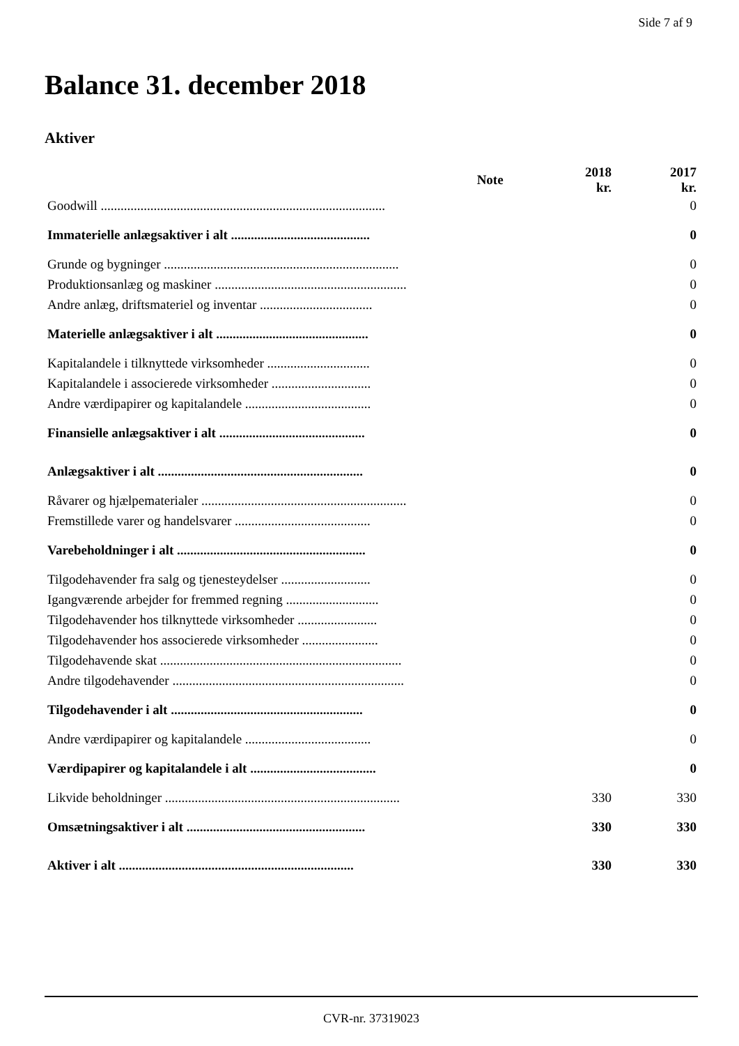Side 7 af 9
Balance 31. december 2018
Aktiver
| | Note | 2018 kr. | 2017 kr. |
| --- | --- | --- | --- |
| Goodwill ...................................................................................... | | | 0 |
| Immaterielle anlægsaktiver i alt .......................................... | | | 0 |
| Grunde og bygninger ....................................................................... | | | 0 |
| Produktionsanlæg og maskiner .......................................................... | | | 0 |
| Andre anlæg, driftsmateriel og inventar .................................. | | | 0 |
| Materielle anlægsaktiver i alt .............................................. | | | 0 |
| Kapitalandele i tilknyttede virksomheder ............................... | | | 0 |
| Kapitalandele i associerede virksomheder .............................. | | | 0 |
| Andre værdipapirer og kapitalandele ...................................... | | | 0 |
| Finansielle anlægsaktiver i alt ............................................ | | | 0 |
| Anlægsaktiver i alt .............................................................. | | | 0 |
| Råvarer og hjælpematerialer .............................................................. | | | 0 |
| Fremstillede varer og handelsvarer ......................................... | | | 0 |
| Varebeholdninger i alt ......................................................... | | | 0 |
| Tilgodehavender fra salg og tjenesteydelser ........................... | | | 0 |
| Igangværende arbejder for fremmed regning ............................ | | | 0 |
| Tilgodehavender hos tilknyttede virksomheder ........................ | | | 0 |
| Tilgodehavender hos associerede virksomheder ....................... | | | 0 |
| Tilgodehavende skat ......................................................................... | | | 0 |
| Andre tilgodehavender ...................................................................... | | | 0 |
| Tilgodehavender i alt .......................................................... | | | 0 |
| Andre værdipapirer og kapitalandele ...................................... | | | 0 |
| Værdipapirer og kapitalandele i alt ...................................... | | | 0 |
| Likvide beholdninger ....................................................................... | | 330 | 330 |
| Omsætningsaktiver i alt ...................................................... | | 330 | 330 |
| Aktiver i alt ....................................................................... | | 330 | 330 |
CVR-nr. 37319023